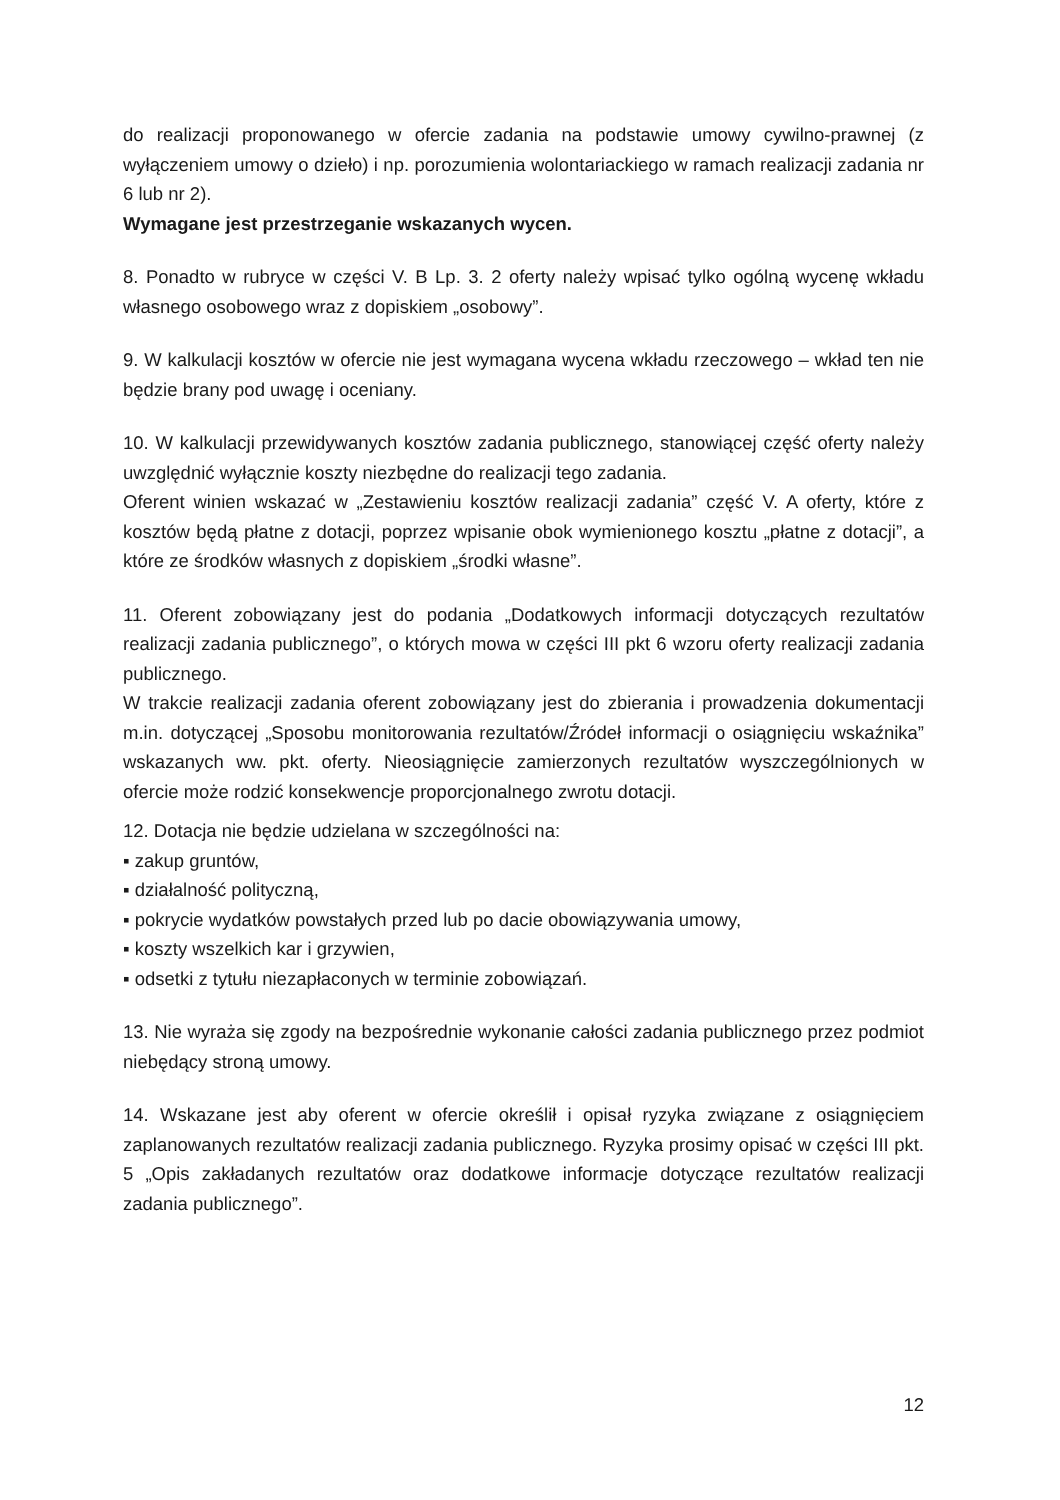do realizacji proponowanego w ofercie zadania na podstawie umowy cywilno-prawnej (z wyłączeniem umowy o dzieło) i np. porozumienia wolontariackiego w ramach realizacji zadania nr 6 lub nr 2).
Wymagane jest przestrzeganie wskazanych wycen.
8. Ponadto w rubryce w części V. B Lp. 3. 2 oferty należy wpisać tylko ogólną wycenę wkładu własnego osobowego wraz z dopiskiem „osobowy”.
9. W kalkulacji kosztów w ofercie nie jest wymagana wycena wkładu rzeczowego – wkład ten nie będzie brany pod uwagę i oceniany.
10. W kalkulacji przewidywanych kosztów zadania publicznego, stanowiącej część oferty należy uwzględnić wyłącznie koszty niezbędne do realizacji tego zadania.
Oferent winien wskazać w „Zestawieniu kosztów realizacji zadania” część V. A oferty, które z kosztów będą płatne z dotacji, poprzez wpisanie obok wymienionego kosztu „płatne z dotacji”, a które ze środków własnych z dopiskiem „środki własne”.
11. Oferent zobowiązany jest do podania „Dodatkowych informacji dotyczących rezultatów realizacji zadania publicznego”, o których mowa w części III pkt 6 wzoru oferty realizacji zadania publicznego.
W trakcie realizacji zadania oferent zobowiązany jest do zbierania i prowadzenia dokumentacji m.in. dotyczącej „Sposobu monitorowania rezultatów/Źródeł informacji o osiągnięciu wskaźnika” wskazanych ww. pkt. oferty. Nieosiągnięcie zamierzonych rezultatów wyszczególnionych w ofercie może rodzić konsekwencje proporcjonalnego zwrotu dotacji.
12. Dotacja nie będzie udzielana w szczególności na:
▪ zakup gruntów,
▪ działalność polityczną,
▪ pokrycie wydatków powstałych przed lub po dacie obowiązywania umowy,
▪ koszty wszelkich kar i grzywien,
▪ odsetki z tytułu niezapłaconych w terminie zobowiązań.
13. Nie wyraża się zgody na bezpośrednie wykonanie całości zadania publicznego przez podmiot niebędący stroną umowy.
14. Wskazane jest aby oferent w ofercie określił i opisał ryzyka związane z osiągnięciem zaplanowanych rezultatów realizacji zadania publicznego. Ryzyka prosimy opisać w części III pkt. 5 „Opis zakładanych rezultatów oraz dodatkowe informacje dotyczące rezultatów realizacji zadania publicznego”.
12